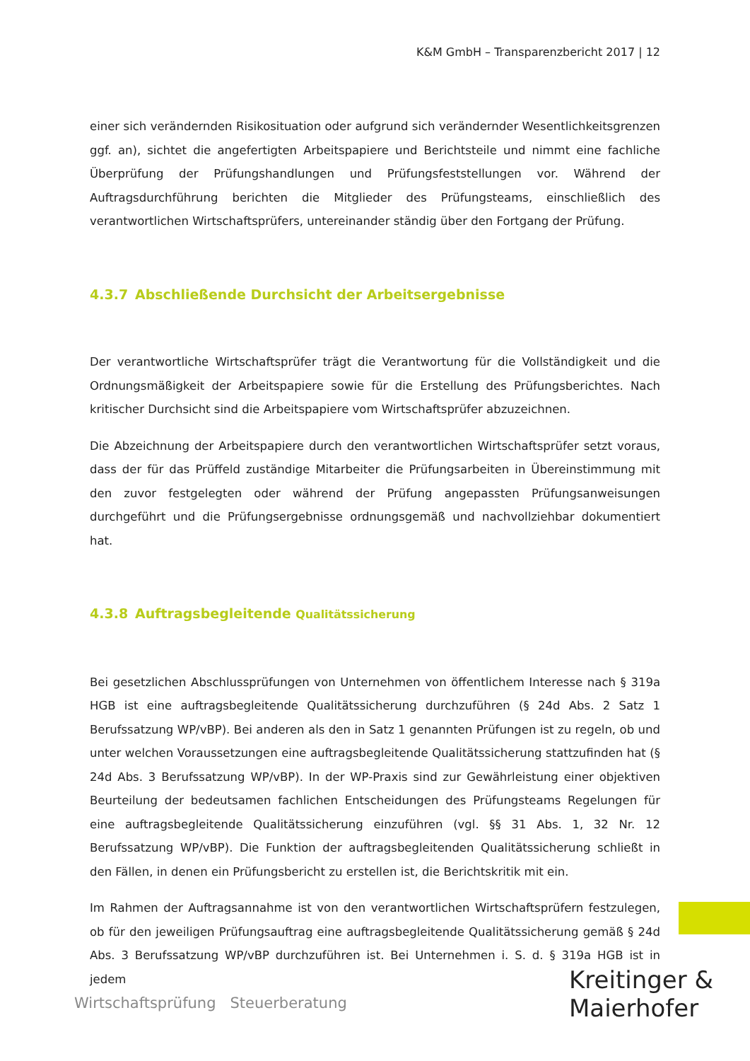K&M GmbH – Transparenzbericht 2017 | 12
einer sich verändernden Risikosituation oder aufgrund sich verändernder Wesentlichkeitsgrenzen ggf. an), sichtet die angefertigten Arbeitspapiere und Berichtsteile und nimmt eine fachliche Überprüfung der Prüfungshandlungen und Prüfungsfeststellungen vor. Während der Auftragsdurchführung berichten die Mitglieder des Prüfungsteams, einschließlich des verantwortlichen Wirtschaftsprüfers, untereinander ständig über den Fortgang der Prüfung.
4.3.7 Abschließende Durchsicht der Arbeitsergebnisse
Der verantwortliche Wirtschaftsprüfer trägt die Verantwortung für die Vollständigkeit und die Ordnungsmäßigkeit der Arbeitspapiere sowie für die Erstellung des Prüfungsberichtes. Nach kritischer Durchsicht sind die Arbeitspapiere vom Wirtschaftsprüfer abzuzeichnen.
Die Abzeichnung der Arbeitspapiere durch den verantwortlichen Wirtschaftsprüfer setzt voraus, dass der für das Prüffeld zuständige Mitarbeiter die Prüfungsarbeiten in Übereinstimmung mit den zuvor festgelegten oder während der Prüfung angepassten Prüfungsanweisungen durchgeführt und die Prüfungsergebnisse ordnungsgemäß und nachvollziehbar dokumentiert hat.
4.3.8 Auftragsbegleitende Qualitätssicherung
Bei gesetzlichen Abschlussprüfungen von Unternehmen von öffentlichem Interesse nach § 319a HGB ist eine auftragsbegleitende Qualitätssicherung durchzuführen (§ 24d Abs. 2 Satz 1 Berufssatzung WP/vBP). Bei anderen als den in Satz 1 genannten Prüfungen ist zu regeln, ob und unter welchen Voraussetzungen eine auftragsbegleitende Qualitätssicherung stattzufinden hat (§ 24d Abs. 3 Berufssatzung WP/vBP). In der WP-Praxis sind zur Gewährleistung einer objektiven Beurteilung der bedeutsamen fachlichen Entscheidungen des Prüfungsteams Regelungen für eine auftragsbegleitende Qualitätssicherung einzuführen (vgl. §§ 31 Abs. 1, 32 Nr. 12 Berufssatzung WP/vBP). Die Funktion der auftragsbegleitenden Qualitätssicherung schließt in den Fällen, in denen ein Prüfungsbericht zu erstellen ist, die Berichtskritik mit ein.
Im Rahmen der Auftragsannahme ist von den verantwortlichen Wirtschaftsprüfern festzulegen, ob für den jeweiligen Prüfungsauftrag eine auftragsbegleitende Qualitätssicherung gemäß § 24d Abs. 3 Berufssatzung WP/vBP durchzuführen ist. Bei Unternehmen i. S. d. § 319a HGB ist in jedem
Wirtschaftsprüfung Steuerberatung
Kreitinger &
Maierhofer